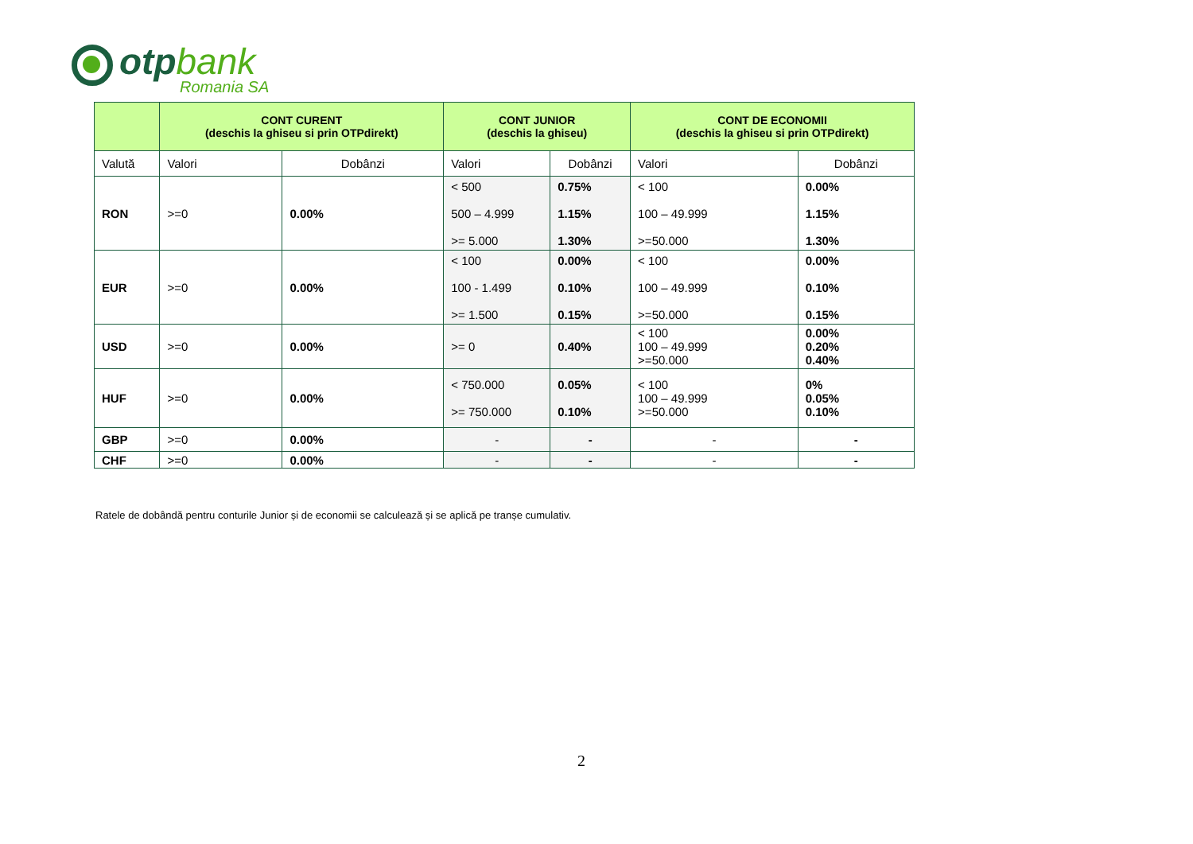otpbank
Romania SA
| | CONT CURENT (deschis la ghiseu si prin OTPdirekt) | | CONT JUNIOR (deschis la ghiseu) | | CONT DE ECONOMII (deschis la ghiseu si prin OTPdirekt) | |
| --- | --- | --- | --- | --- | --- | --- |
| Valută | Valori | Dobânzi | Valori | Dobânzi | Valori | Dobânzi |
| RON | >=0 | 0.00% | < 500 500 – 4.999 >= 5.000 | 0.75% 1.15% 1.30% | < 100 100 – 49.999 >=50.000 | 0.00% 1.15% 1.30% |
| EUR | >=0 | 0.00% | < 100 100 - 1.499 >= 1.500 | 0.00% 0.10% 0.15% | < 100 100 – 49.999 >=50.000 | 0.00% 0.10% 0.15% |
| USD | >=0 | 0.00% | >= 0 | 0.40% | < 100 100 – 49.999 >=50.000 | 0.00% 0.20% 0.40% |
| HUF | >=0 | 0.00% | < 750.000 >= 750.000 | 0.05% 0.10% | < 100 100 – 49.999 >=50.000 | 0% 0.05% 0.10% |
| GBP | >=0 | 0.00% | - | - | - | - |
| CHF | >=0 | 0.00% | - | - | - | - |
Ratele de dobândă pentru conturile Junior și de economii se calculează și se aplică pe tranșe cumulativ.
2